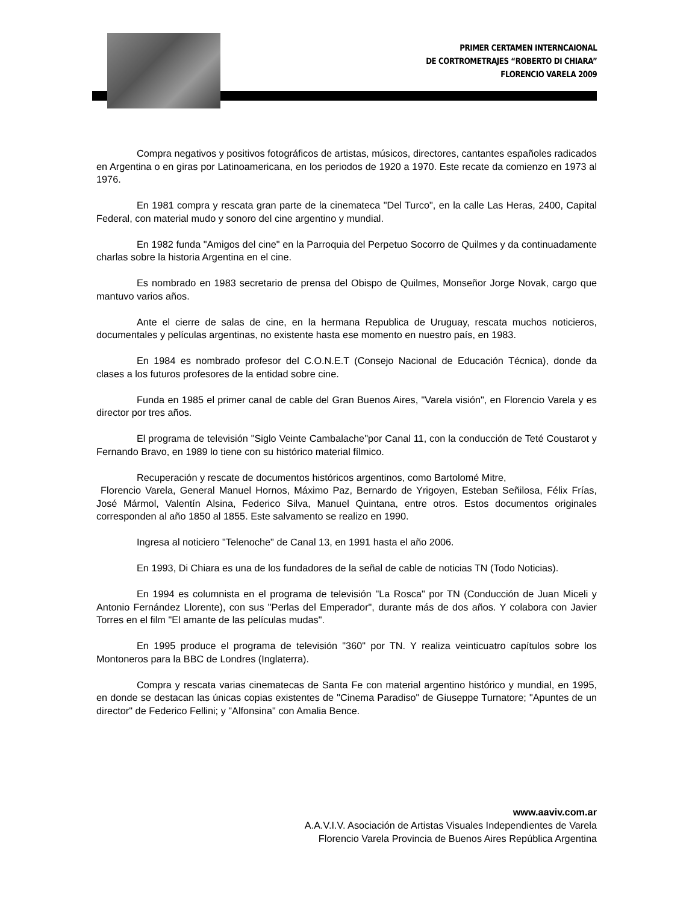PRIMER CERTAMEN INTERNCAIONAL
DE CORTROMETRAJES “ROBERTO DI CHIARA”
FLORENCIO VARELA 2009
Compra negativos y positivos fotográficos de artistas, músicos, directores, cantantes españoles radicados en Argentina o en giras por Latinoamericana, en los periodos de 1920 a 1970. Este recate da comienzo en 1973 al 1976.
En 1981 compra y rescata gran parte de la cinemateca "Del Turco", en la calle Las Heras, 2400, Capital Federal, con material mudo y sonoro del cine argentino y mundial.
En 1982 funda "Amigos del cine" en la Parroquia del Perpetuo Socorro de Quilmes y da continuadamente charlas sobre la historia Argentina en el cine.
Es nombrado en 1983 secretario de prensa del Obispo de Quilmes, Monseñor Jorge Novak, cargo que mantuvo varios años.
Ante el cierre de salas de cine, en la hermana Republica de Uruguay, rescata muchos noticieros, documentales y películas argentinas, no existente hasta ese momento en nuestro país, en 1983.
En 1984 es nombrado profesor del C.O.N.E.T (Consejo Nacional de Educación Técnica), donde da clases a los futuros profesores de la entidad sobre cine.
Funda en 1985 el primer canal de cable del Gran Buenos Aires, "Varela visión", en Florencio Varela y es director por tres años.
El programa de televisión "Siglo Veinte Cambalache"por Canal 11, con la conducción de Teté Coustarot y Fernando Bravo, en 1989 lo tiene con su histórico material fílmico.
Recuperación y rescate de documentos históricos argentinos, como Bartolomé Mitre,
Florencio Varela, General Manuel Hornos, Máximo Paz, Bernardo de Yrigoyen, Esteban Señilosa, Félix Frías, José Mármol, Valentín Alsina, Federico Silva, Manuel Quintana, entre otros. Estos documentos originales corresponden al año 1850 al 1855. Este salvamento se realizo en 1990.
Ingresa al noticiero "Telenoche" de Canal 13, en 1991 hasta el año 2006.
En 1993, Di Chiara es una de los fundadores de la señal de cable de noticias TN (Todo Noticias).
En 1994 es columnista en el programa de televisión "La Rosca" por TN (Conducción de Juan Miceli y Antonio Fernández Llorente), con sus "Perlas del Emperador", durante más de dos años. Y colabora con Javier Torres en el film "El amante de las películas mudas".
En 1995 produce el programa de televisión "360" por TN. Y realiza veinticuatro capítulos sobre los Montoneros para la BBC de Londres (Inglaterra).
Compra y rescata varias cinematecas de Santa Fe con material argentino histórico y mundial, en 1995, en donde se destacan las únicas copias existentes de "Cinema Paradiso" de Giuseppe Turnatore; "Apuntes de un director" de Federico Fellini; y "Alfonsina" con Amalia Bence.
www.aaviv.com.ar
A.A.V.I.V. Asociación de Artistas Visuales Independientes de Varela
Florencio Varela Provincia de Buenos Aires República Argentina